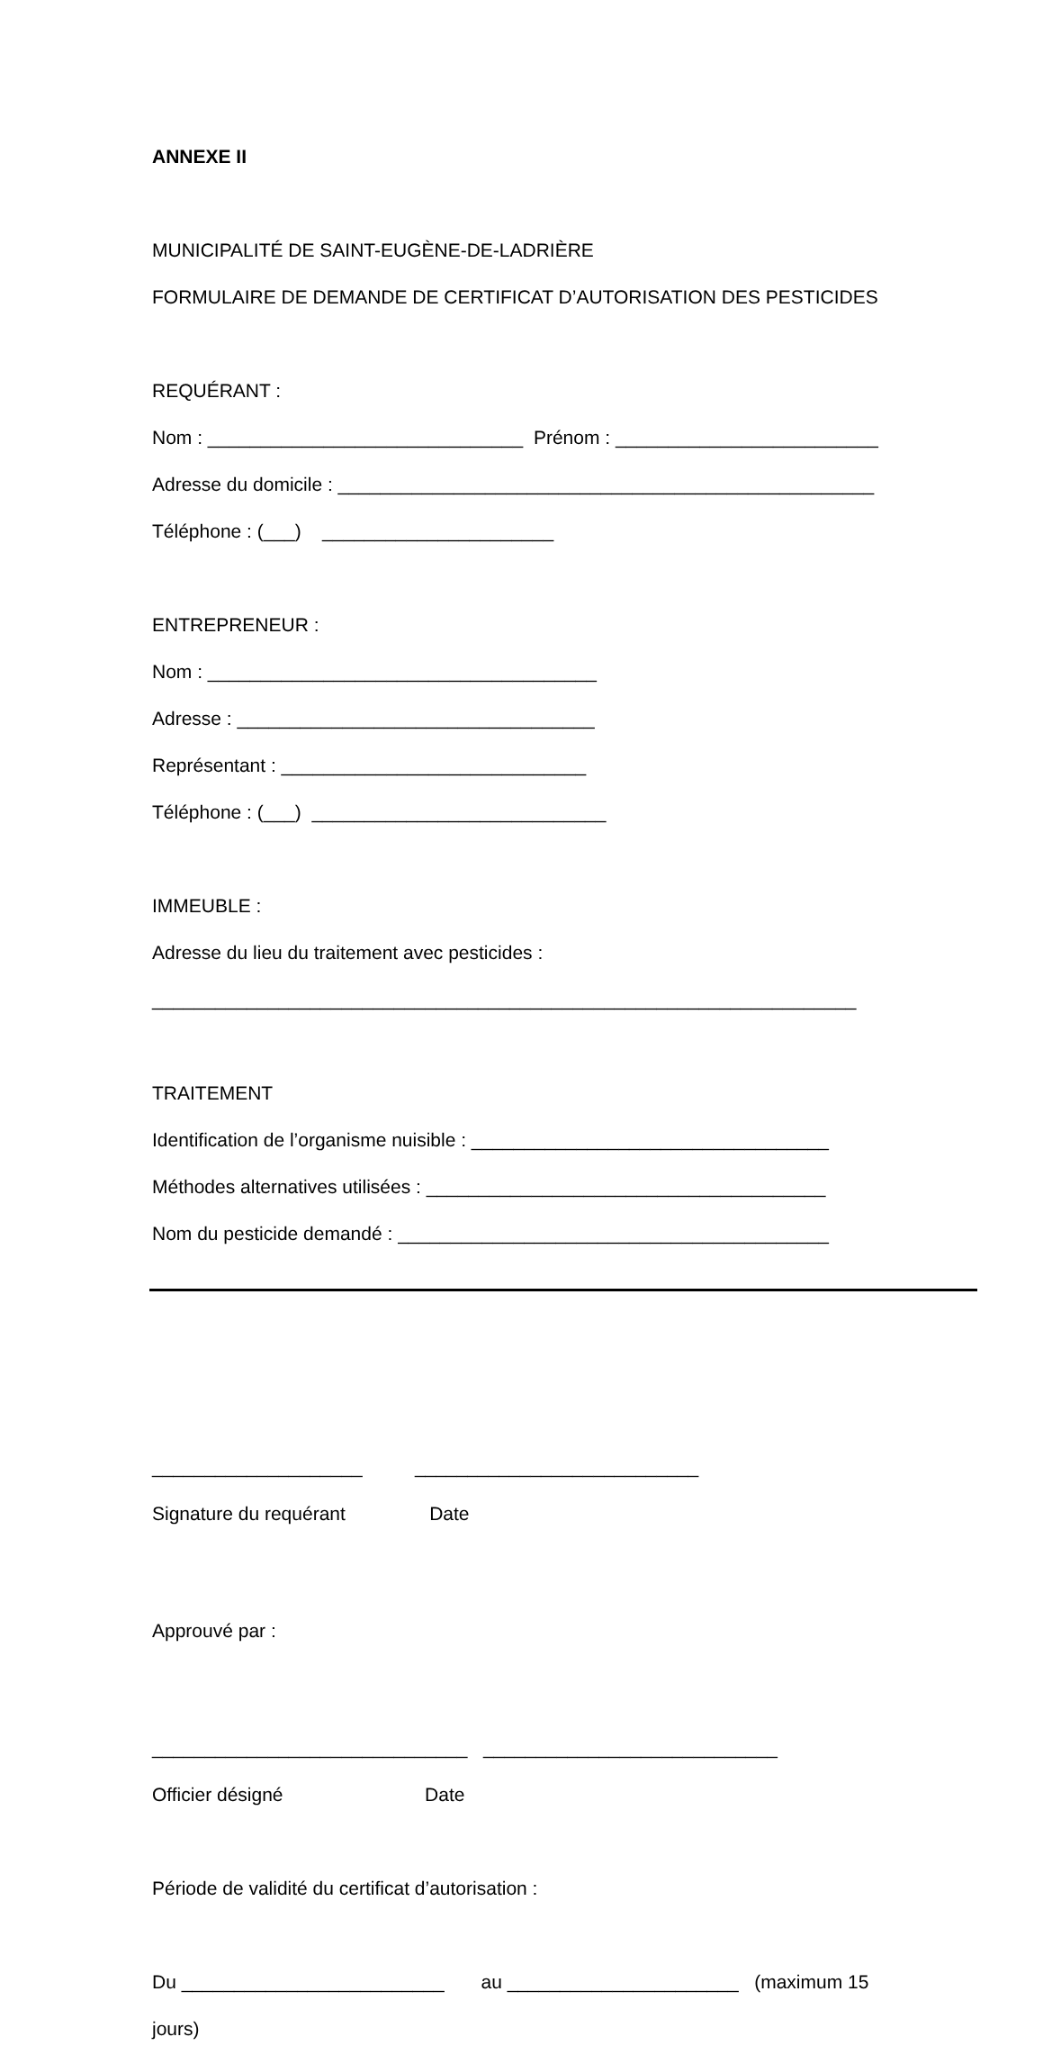ANNEXE II
MUNICIPALITÉ DE SAINT-EUGÈNE-DE-LADRIÈRE
FORMULAIRE DE DEMANDE DE CERTIFICAT D’AUTORISATION DES PESTICIDES
REQUÉRANT :
Nom : ______________________________ Prénom : _________________________
Adresse du domicile : ___________________________________________________
Téléphone : (___) ______________________
ENTREPRENEUR :
Nom : _____________________________________
Adresse : __________________________________
Représentant : _____________________________
Téléphone : (___) ____________________________
IMMEUBLE :
Adresse du lieu du traitement avec pesticides :
___________________________________________________________________
TRAITEMENT
Identification de l’organisme nuisible : __________________________________
Méthodes alternatives utilisées : ______________________________________
Nom du pesticide demandé : _________________________________________
____________________ ___________________________
Signature du requérant Date
Approuvé par :
______________________________ ____________________________
Officier désigné Date
Période de validité du certificat d’autorisation :
Du _________________________ au ______________________ (maximum 15
jours)